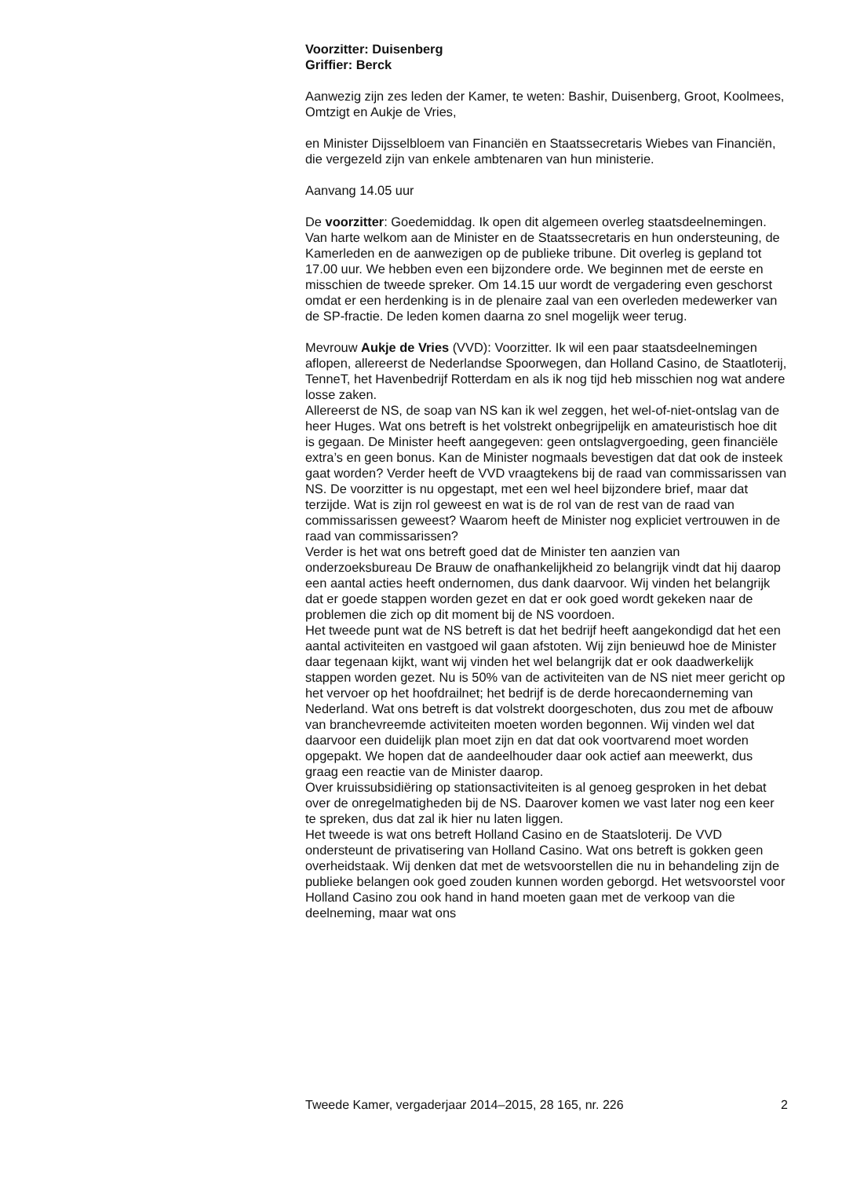Voorzitter: Duisenberg
Griffier: Berck
Aanwezig zijn zes leden der Kamer, te weten: Bashir, Duisenberg, Groot, Koolmees, Omtzigt en Aukje de Vries,
en Minister Dijsselbloem van Financiën en Staatssecretaris Wiebes van Financiën, die vergezeld zijn van enkele ambtenaren van hun ministerie.
Aanvang 14.05 uur
De voorzitter: Goedemiddag. Ik open dit algemeen overleg staatsdeelnemingen. Van harte welkom aan de Minister en de Staatssecretaris en hun ondersteuning, de Kamerleden en de aanwezigen op de publieke tribune. Dit overleg is gepland tot 17.00 uur. We hebben even een bijzondere orde. We beginnen met de eerste en misschien de tweede spreker. Om 14.15 uur wordt de vergadering even geschorst omdat er een herdenking is in de plenaire zaal van een overleden medewerker van de SP-fractie. De leden komen daarna zo snel mogelijk weer terug.
Mevrouw Aukje de Vries (VVD): Voorzitter. Ik wil een paar staatsdeelnemingen aflopen, allereerst de Nederlandse Spoorwegen, dan Holland Casino, de Staatloterij, TenneT, het Havenbedrijf Rotterdam en als ik nog tijd heb misschien nog wat andere losse zaken.
Allereerst de NS, de soap van NS kan ik wel zeggen, het wel-of-niet-ontslag van de heer Huges. Wat ons betreft is het volstrekt onbegrijpelijk en amateuristisch hoe dit is gegaan. De Minister heeft aangegeven: geen ontslagvergoeding, geen financiële extra’s en geen bonus. Kan de Minister nogmaals bevestigen dat dat ook de insteek gaat worden? Verder heeft de VVD vraagtekens bij de raad van commissarissen van NS. De voorzitter is nu opgestapt, met een wel heel bijzondere brief, maar dat terzijde. Wat is zijn rol geweest en wat is de rol van de rest van de raad van commissarissen geweest? Waarom heeft de Minister nog expliciet vertrouwen in de raad van commissarissen?
Verder is het wat ons betreft goed dat de Minister ten aanzien van onderzoeksbureau De Brauw de onafhankelijkheid zo belangrijk vindt dat hij daarop een aantal acties heeft ondernomen, dus dank daarvoor. Wij vinden het belangrijk dat er goede stappen worden gezet en dat er ook goed wordt gekeken naar de problemen die zich op dit moment bij de NS voordoen.
Het tweede punt wat de NS betreft is dat het bedrijf heeft aangekondigd dat het een aantal activiteiten en vastgoed wil gaan afstoten. Wij zijn benieuwd hoe de Minister daar tegenaan kijkt, want wij vinden het wel belangrijk dat er ook daadwerkelijk stappen worden gezet. Nu is 50% van de activiteiten van de NS niet meer gericht op het vervoer op het hoofdrailnet; het bedrijf is de derde horecaonderneming van Nederland. Wat ons betreft is dat volstrekt doorgeschoten, dus zou met de afbouw van branchevreemde activiteiten moeten worden begonnen. Wij vinden wel dat daarvoor een duidelijk plan moet zijn en dat dat ook voortvarend moet worden opgepakt. We hopen dat de aandeelhouder daar ook actief aan meewerkt, dus graag een reactie van de Minister daarop.
Over kruissubsidiëring op stationsactiviteiten is al genoeg gesproken in het debat over de onregelmatigheden bij de NS. Daarover komen we vast later nog een keer te spreken, dus dat zal ik hier nu laten liggen.
Het tweede is wat ons betreft Holland Casino en de Staatsloterij. De VVD ondersteunt de privatisering van Holland Casino. Wat ons betreft is gokken geen overheidstaak. Wij denken dat met de wetsvoorstellen die nu in behandeling zijn de publieke belangen ook goed zouden kunnen worden geborgd. Het wetsvoorstel voor Holland Casino zou ook hand in hand moeten gaan met de verkoop van die deelneming, maar wat ons
Tweede Kamer, vergaderjaar 2014–2015, 28 165, nr. 226 2